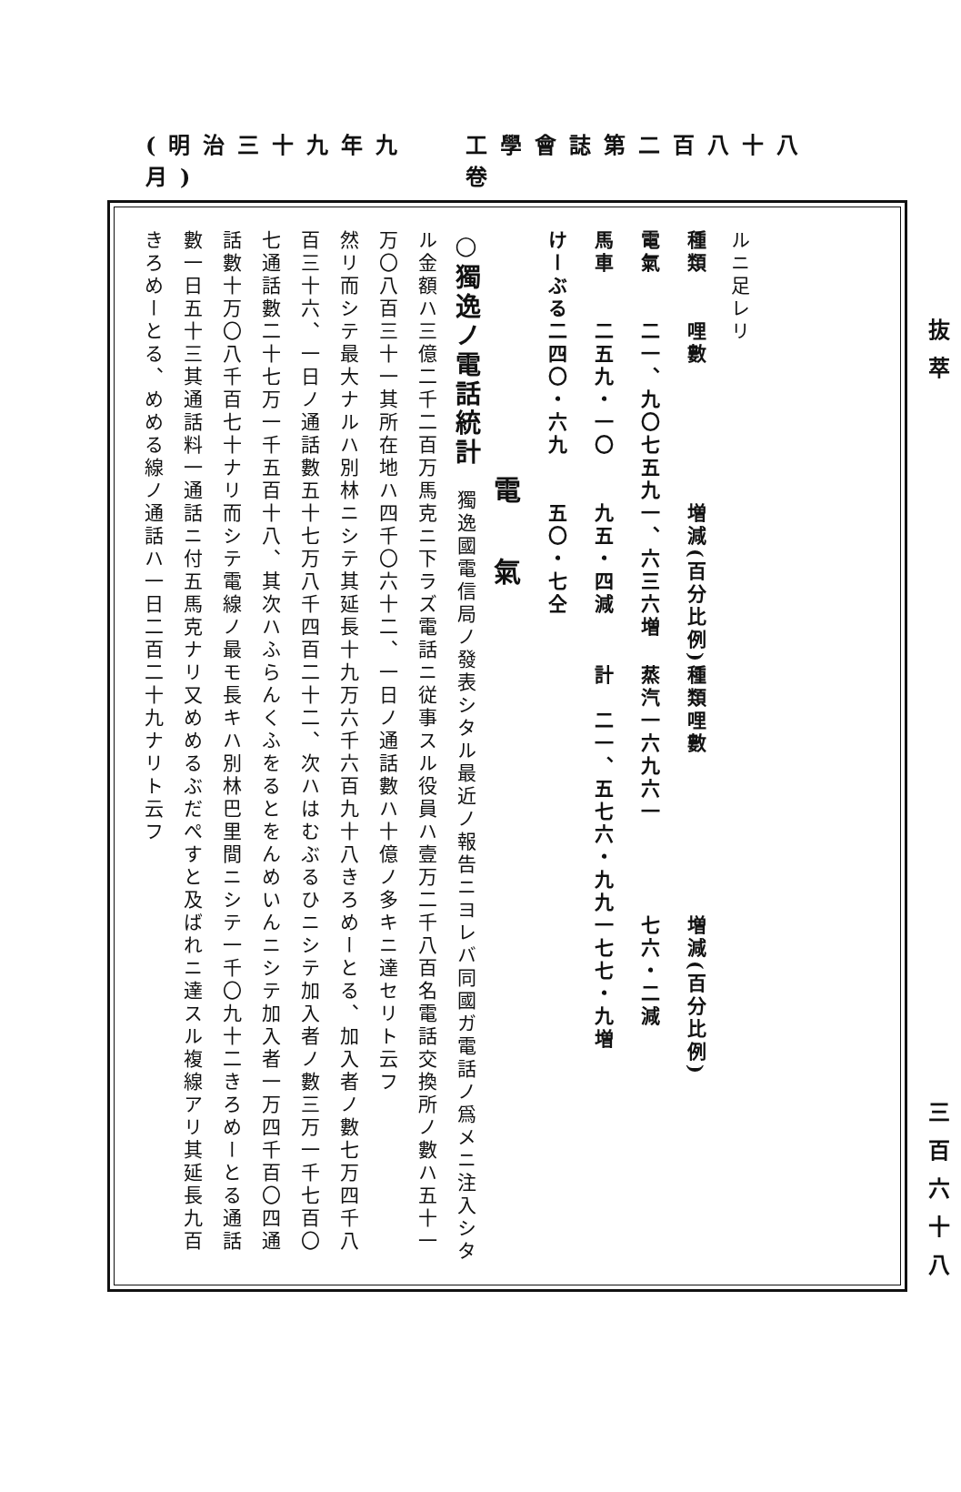工學會誌第二百八十八卷 (明治三十九年九月)
抜萃 三百六十八
ルニ足レリ
| 種類 | 哩數 | 増減(百分比例) | 種類 | 哩數 | 増減(百分比例) |
| --- | --- | --- | --- | --- | --- |
| 電氣 | 二一、九〇七五九 | 一、六三六増 | 蒸汽 | 一六九六一 | 七六・二減 |
| 馬車 | 二五九・一〇 | 九五・四減 | 計 | 二一、五七六・九九 | 一七七・九増 |
| けーぶる | 二四〇・六九 | 五〇・七仝 | | | |
電氣
○獨逸ノ電話統計　獨逸國電信局ノ發表シタル最近ノ報告ニヨレバ同國ガ電話ノ爲メニ注入シタル金額ハ三億二千二百万馬克ニ下ラズ電話ニ従事スル役員ハ壹万二千八百名電話交換所ノ數ハ五十一万〇八百三十一其所在地ハ四千〇六十二、一日ノ通話數ハ十億ノ多キニ達セリト云フ
然リ而シテ最大ナルハ別林ニシテ其延長十九万六千六百九十八きろめーとる、加入者ノ數七万四千八百三十六、一日ノ通話數五十七万八千四百二十二、次ハはむぶるひニシテ加入者ノ數三万一千七百〇七通話數二十七万一千五百十八、其次ハふらんくふをるとをんめいんニシテ加入者一万四千百〇四通話數十万〇八千百七十ナリ而シテ電線ノ最モ長キハ別林巴里間ニシテ一千〇九十二きろめーとる通話數一日五十三其通話料一通話ニ付五馬克ナリ又めめるぶだぺすと及ばれニ達スル複線アリ其延長九百きろめーとる、めめる線ノ通話ハ一日二百二十九ナリト云フ